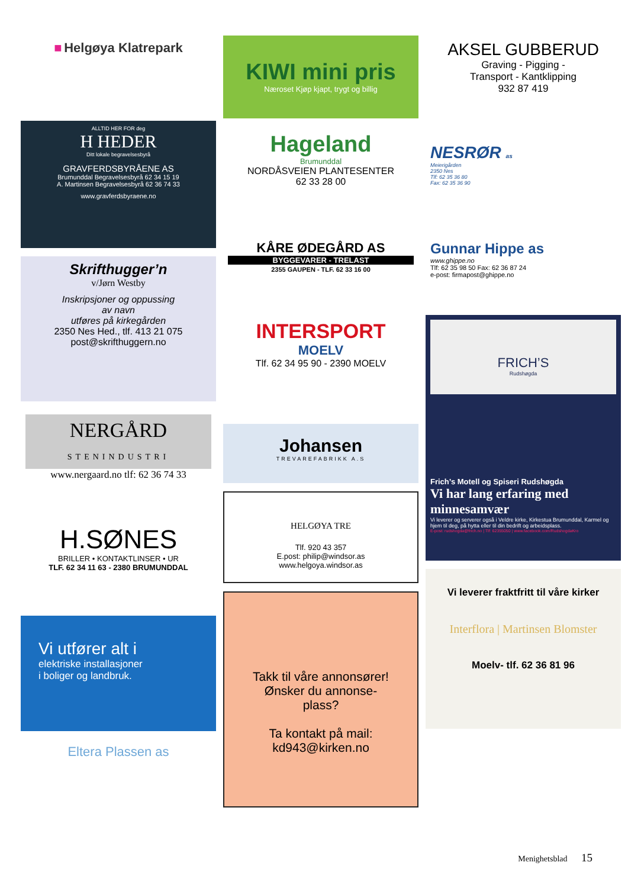■ Helgøya Klatrepark
ALLTID HER FOR deg
H HEDER
Ditt lokale begravelsesbyrå
GRAVFERDSBYRÅENE AS
Brumunddal Begravelsesbyrå 62 34 15 19
A. Martinsen Begravelsesbyrå 62 36 74 33
www.gravferdsbyraene.no
Skrifthugger’n
v/Jørn Westby
Inskripsjoner og oppussing
av navn
utføres på kirkegården
2350 Nes Hed., tlf. 413 21 075
post@skrifthuggern.no
NERGÅRD
STENINDUSTRI
www.nergaard.no tlf: 62 36 74 33
H.SØNES
BRILLER • KONTAKTLINSER • UR
TLF. 62 34 11 63 - 2380 BRUMUNDDAL
Vi utfører alt i
elektriske installasjoner
i boliger og landbruk.
Eltera Plassen as
KIWI mini pris
Næroset Kjøp kjapt, trygt og billig
Hageland
Brumunddal
NORDÅSVEIEN PLANTESENTER
62 33 28 00
KÅRE ØDEGÅRD AS
BYGGEVARER - TRELAST
2355 GAUPEN - TLF. 62 33 16 00
INTERSPORT
MOELV
Tlf. 62 34 95 90 - 2390 MOELV
Johansen
TREVAREFABRIKK A.S
HELGØYA TRE
Tlf. 920 43 357
E.post: philip@windsor.as
www.helgoya.windsor.as
Takk til våre annonsører!
Ønsker du annonse-
plass?
Ta kontakt på mail:
kd943@kirken.no
AKSEL GUBBERUD
Graving - Pigging -
Transport - Kantklipping
932 87 419
NESRØR as
Meierigården
2350 Nes
Tlf: 62 35 36 80
Fax: 62 35 36 90
Gunnar Hippe as
www.ghippe.no
Tlf: 62 35 98 50 Fax: 62 36 87 24
e-post: firmapost@ghippe.no
FRICH’S
Rudshøgda
Frich’s Motell og Spiseri Rudshøgda
Vi har lang erfaring med minnesamvær
Vi leverer og serverer også i Veldre kirke, Kirkestua Brumunddal, Karmel og hjem til deg, på hytta eller til din bedrift og arbeidsplass.
E-post: rudshogda@frich.no | Tlf: 62355050 | www.facebook.com/RudshogdaKro
Vi leverer fraktfritt til våre kirker
Interflora | Martinsen Blomster
Moelv- tlf. 62 36 81 96
Menighetsblad 15